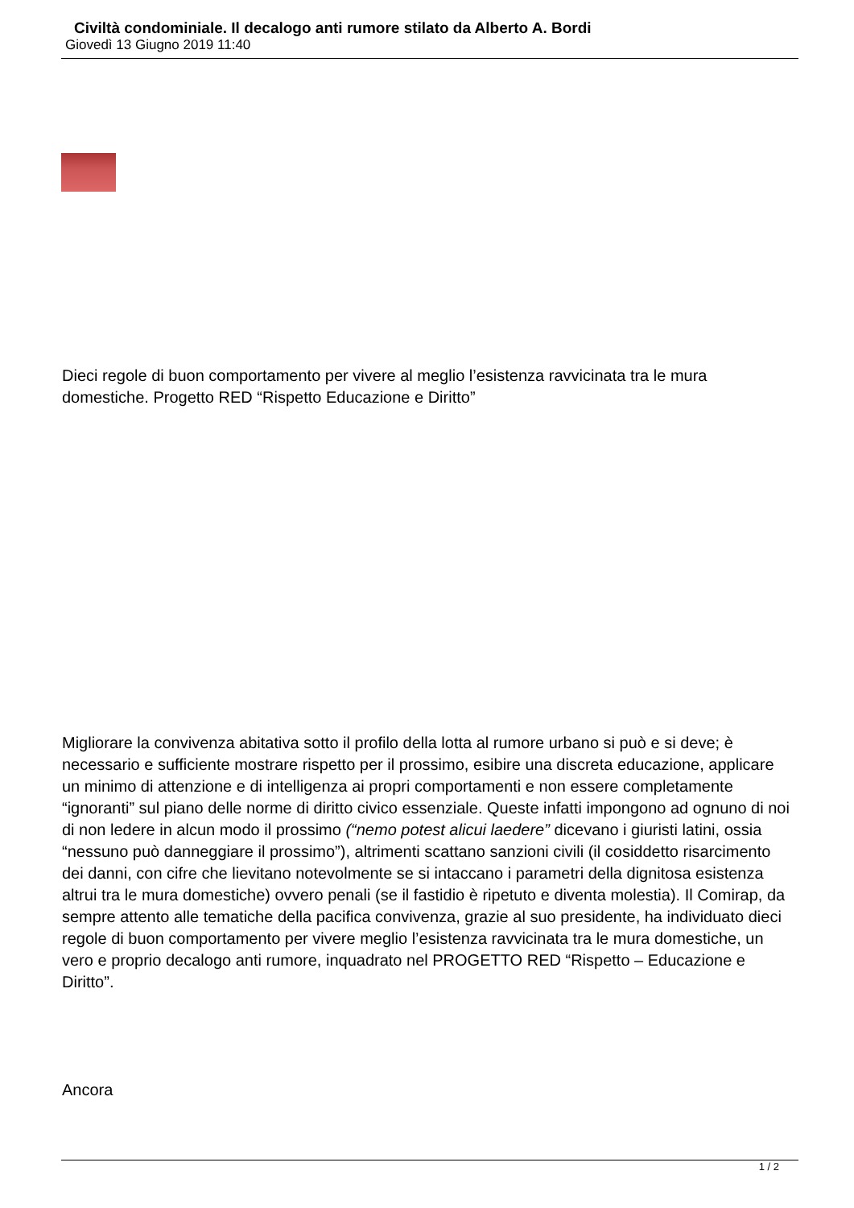Civiltà condominiale. Il decalogo anti rumore stilato da Alberto A. Bordi
Giovedì 13 Giugno 2019 11:40
Dieci regole di buon comportamento per vivere al meglio l’esistenza ravvicinata tra le mura domestiche. Progetto RED “Rispetto Educazione e Diritto”
Migliorare la convivenza abitativa sotto il profilo della lotta al rumore urbano si può e si deve; è necessario e sufficiente mostrare rispetto per il prossimo, esibire una discreta educazione, applicare un minimo di attenzione e di intelligenza ai propri comportamenti e non essere completamente “ignoranti” sul piano delle norme di diritto civico essenziale. Queste infatti impongono ad ognuno di noi di non ledere in alcun modo il prossimo (“nemo potest alicui laedere” dicevano i giuristi latini, ossia “nessuno può danneggiare il prossimo”), altrimenti scattano sanzioni civili (il cosiddetto risarcimento dei danni, con cifre che lievitano notevolmente se si intaccano i parametri della dignitosa esistenza altrui tra le mura domestiche) ovvero penali (se il fastidio è ripetuto e diventa molestia). Il Comirap, da sempre attento alle tematiche della pacifica convivenza, grazie al suo presidente, ha individuato dieci regole di buon comportamento per vivere meglio l’esistenza ravvicinata tra le mura domestiche, un vero e proprio decalogo anti rumore, inquadrato nel PROGETTO RED “Rispetto – Educazione e Diritto”.
Ancora
1 / 2